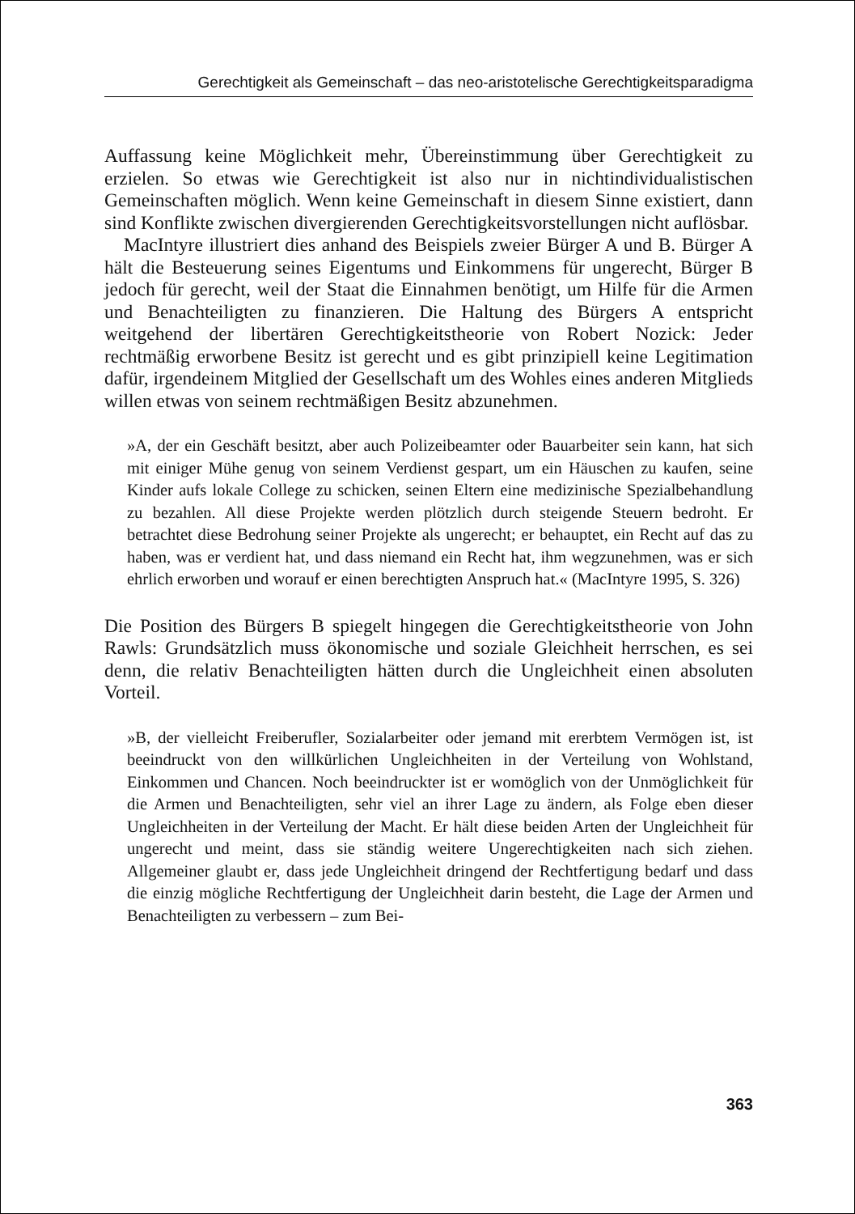Gerechtigkeit als Gemeinschaft – das neo-aristotelische Gerechtigkeitsparadigma
Auffassung keine Möglichkeit mehr, Übereinstimmung über Gerechtigkeit zu erzielen. So etwas wie Gerechtigkeit ist also nur in nichtindividualistischen Gemeinschaften möglich. Wenn keine Gemeinschaft in diesem Sinne existiert, dann sind Konflikte zwischen divergierenden Gerechtigkeitsvorstellungen nicht auflösbar.
MacIntyre illustriert dies anhand des Beispiels zweier Bürger A und B. Bürger A hält die Besteuerung seines Eigentums und Einkommens für ungerecht, Bürger B jedoch für gerecht, weil der Staat die Einnahmen benötigt, um Hilfe für die Armen und Benachteiligten zu finanzieren. Die Haltung des Bürgers A entspricht weitgehend der libertären Gerechtigkeitstheorie von Robert Nozick: Jeder rechtmäßig erworbene Besitz ist gerecht und es gibt prinzipiell keine Legitimation dafür, irgendeinem Mitglied der Gesellschaft um des Wohles eines anderen Mitglieds willen etwas von seinem rechtmäßigen Besitz abzunehmen.
»A, der ein Geschäft besitzt, aber auch Polizeibeamter oder Bauarbeiter sein kann, hat sich mit einiger Mühe genug von seinem Verdienst gespart, um ein Häuschen zu kaufen, seine Kinder aufs lokale College zu schicken, seinen Eltern eine medizinische Spezialbehandlung zu bezahlen. All diese Projekte werden plötzlich durch steigende Steuern bedroht. Er betrachtet diese Bedrohung seiner Projekte als ungerecht; er behauptet, ein Recht auf das zu haben, was er verdient hat, und dass niemand ein Recht hat, ihm wegzunehmen, was er sich ehrlich erworben und worauf er einen berechtigten Anspruch hat.« (MacIntyre 1995, S. 326)
Die Position des Bürgers B spiegelt hingegen die Gerechtigkeitstheorie von John Rawls: Grundsätzlich muss ökonomische und soziale Gleichheit herrschen, es sei denn, die relativ Benachteiligten hätten durch die Ungleichheit einen absoluten Vorteil.
»B, der vielleicht Freiberufler, Sozialarbeiter oder jemand mit ererbtem Vermögen ist, ist beeindruckt von den willkürlichen Ungleichheiten in der Verteilung von Wohlstand, Einkommen und Chancen. Noch beeindruckter ist er womöglich von der Unmöglichkeit für die Armen und Benachteiligten, sehr viel an ihrer Lage zu ändern, als Folge eben dieser Ungleichheiten in der Verteilung der Macht. Er hält diese beiden Arten der Ungleichheit für ungerecht und meint, dass sie ständig weitere Ungerechtigkeiten nach sich ziehen. Allgemeiner glaubt er, dass jede Ungleichheit dringend der Rechtfertigung bedarf und dass die einzig mögliche Rechtfertigung der Ungleichheit darin besteht, die Lage der Armen und Benachteiligten zu verbessern – zum Bei-
363